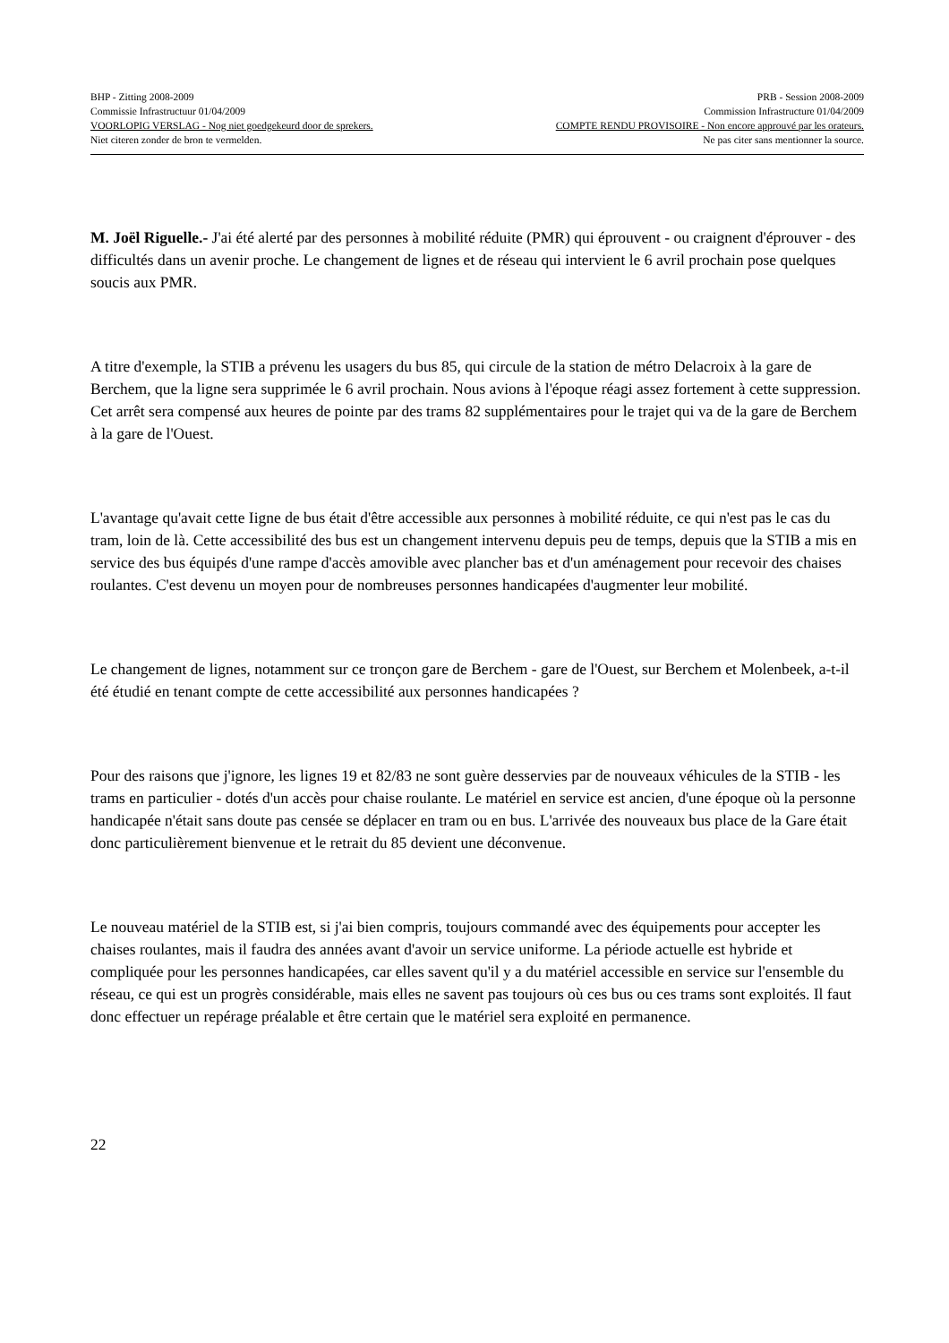BHP - Zitting 2008-2009 PRB - Session 2008-2009
Commissie Infrastructuur 01/04/2009 Commission Infrastructure 01/04/2009
VOORLOPIG VERSLAG - Nog niet goedgekeurd door de sprekers. COMPTE RENDU PROVISOIRE - Non encore approuvé par les orateurs.
Niet citeren zonder de bron te vermelden. Ne pas citer sans mentionner la source.
M. Joël Riguelle.- J'ai été alerté par des personnes à mobilité réduite (PMR) qui éprouvent - ou craignent d'éprouver - des difficultés dans un avenir proche. Le changement de lignes et de réseau qui intervient le 6 avril prochain pose quelques soucis aux PMR.
A titre d'exemple, la STIB a prévenu les usagers du bus 85, qui circule de la station de métro Delacroix à la gare de Berchem, que la ligne sera supprimée le 6 avril prochain. Nous avions à l'époque réagi assez fortement à cette suppression. Cet arrêt sera compensé aux heures de pointe par des trams 82 supplémentaires pour le trajet qui va de la gare de Berchem à la gare de l'Ouest.
L'avantage qu'avait cette Iigne de bus était d'être accessible aux personnes à mobilité réduite, ce qui n'est pas le cas du tram, loin de là. Cette accessibilité des bus est un changement intervenu depuis peu de temps, depuis que la STIB a mis en service des bus équipés d'une rampe d'accès amovible avec plancher bas et d'un aménagement pour recevoir des chaises roulantes. C'est devenu un moyen pour de nombreuses personnes handicapées d'augmenter leur mobilité.
Le changement de lignes, notamment sur ce tronçon gare de Berchem - gare de l'Ouest, sur Berchem et Molenbeek, a-t-il été étudié en tenant compte de cette accessibilité aux personnes handicapées ?
Pour des raisons que j'ignore, les lignes 19 et 82/83 ne sont guère desservies par de nouveaux véhicules de la STIB - les trams en particulier - dotés d'un accès pour chaise roulante. Le matériel en service est ancien, d'une époque où la personne handicapée n'était sans doute pas censée se déplacer en tram ou en bus. L'arrivée des nouveaux bus place de la Gare était donc particulièrement bienvenue et le retrait du 85 devient une déconvenue.
Le nouveau matériel de la STIB est, si j'ai bien compris, toujours commandé avec des équipements pour accepter les chaises roulantes, mais il faudra des années avant d'avoir un service uniforme. La période actuelle est hybride et compliquée pour les personnes handicapées, car elles savent qu'il y a du matériel accessible en service sur l'ensemble du réseau, ce qui est un progrès considérable, mais elles ne savent pas toujours où ces bus ou ces trams sont exploités. Il faut donc effectuer un repérage préalable et être certain que le matériel sera exploité en permanence.
22